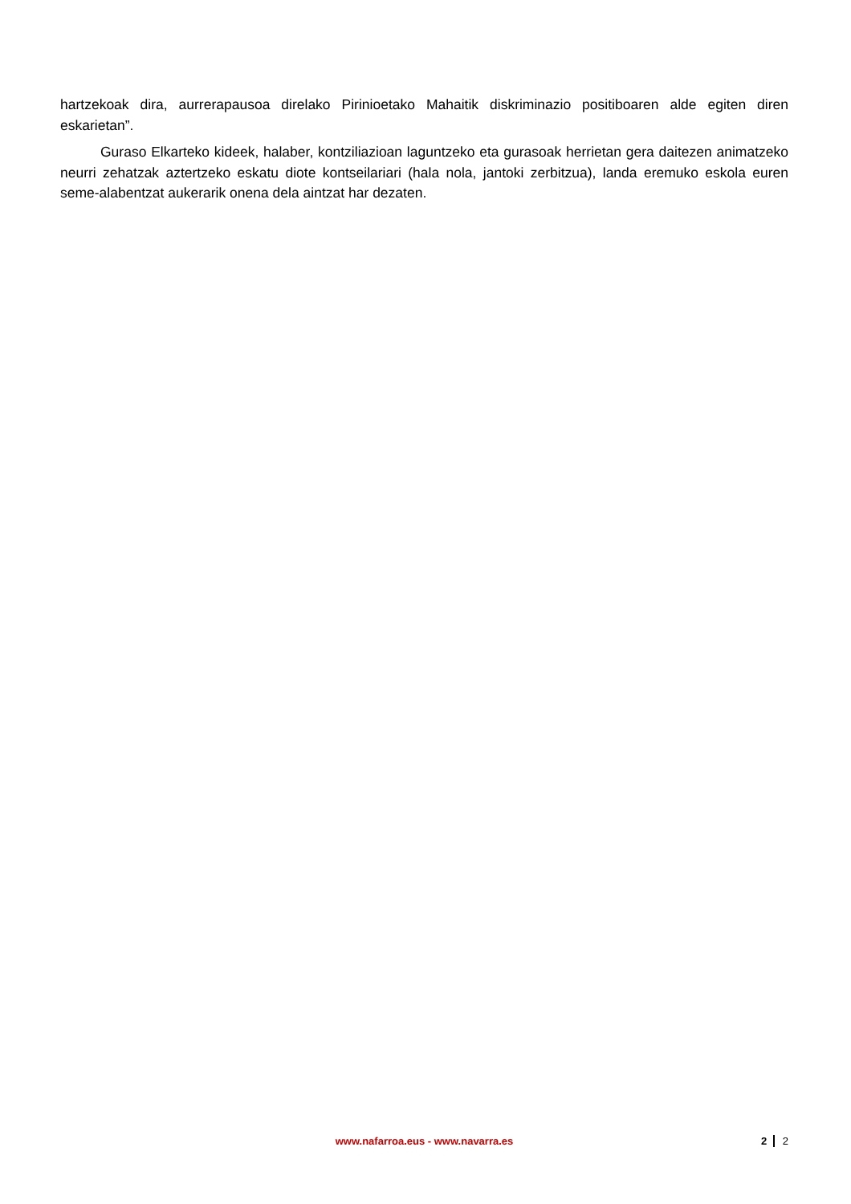hartzekoak dira, aurrerapausoa direlako Pirinioetako Mahaitik diskriminazio positiboaren alde egiten diren eskarietan”.
Guraso Elkarteko kideek, halaber, kontziliazioan laguntzeko eta gurasoak herrietan gera daitezen animatzeko neurri zehatzak aztertzeko eskatu diote kontseilariari (hala nola, jantoki zerbitzua), landa eremuko eskola euren seme-alabentzat aukerarik onena dela aintzat har dezaten.
www.nafarroa.eus - www.navarra.es
2 2